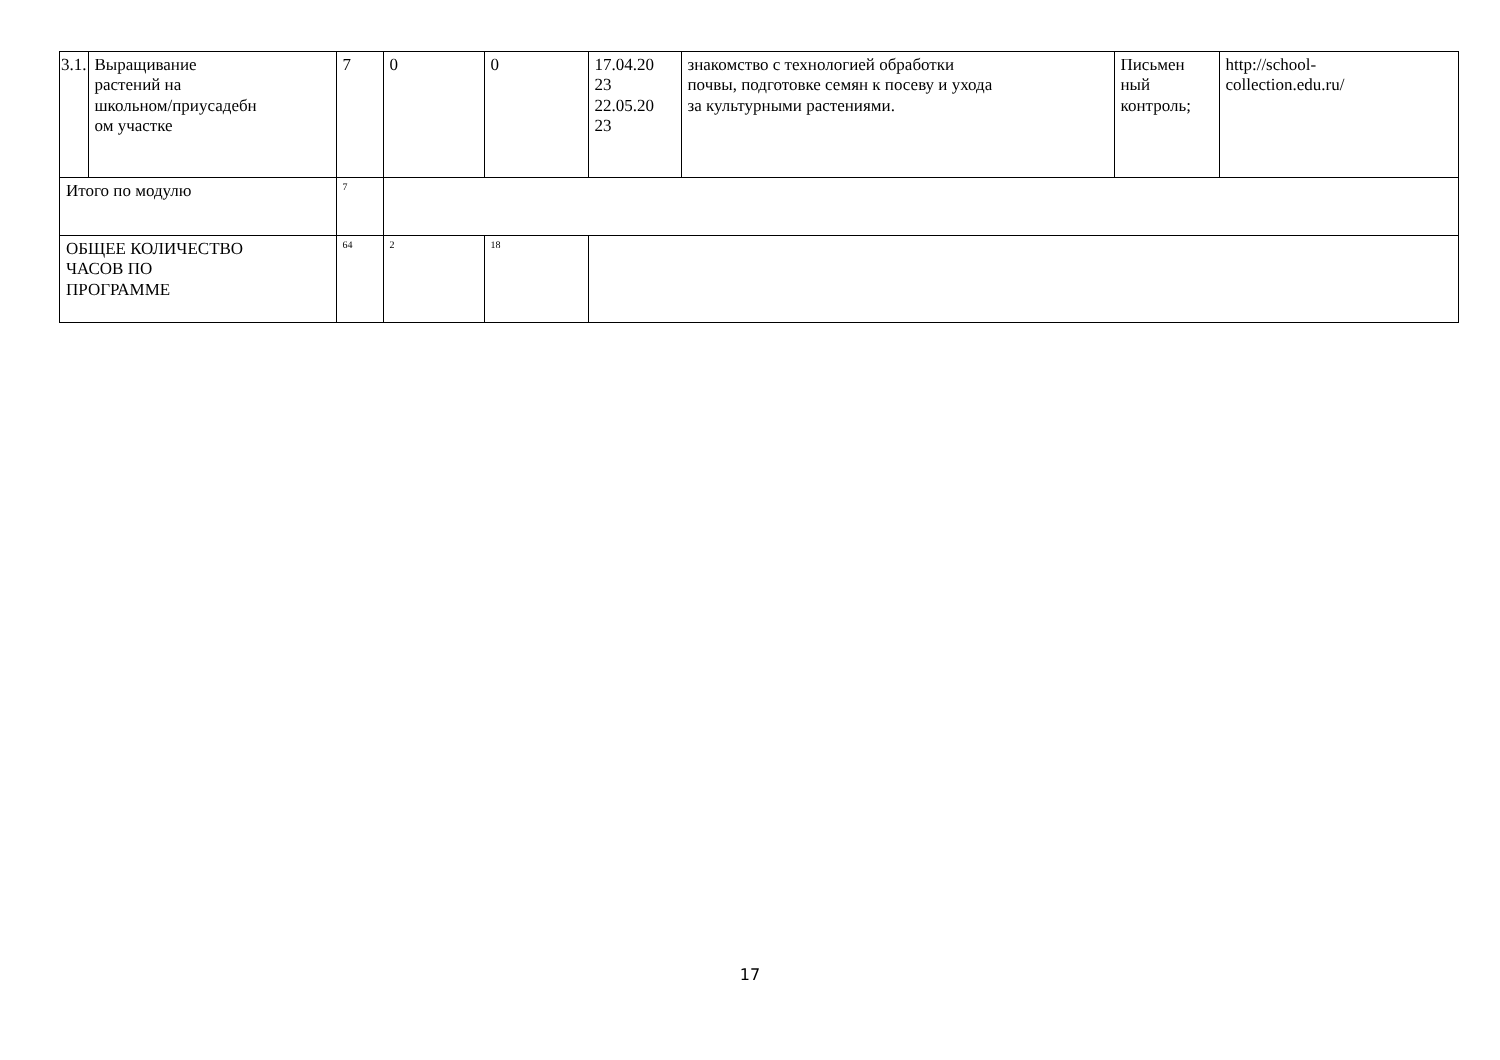| 3.1. | Выращивание растений на школьном/приусадебн ом участке | 7 | 0 | 0 | 17.04.20 23 22.05.20 23 | знакомство с технологией обработки почвы, подготовке семян к посеву и ухода за культурными растениями. | Письмен ный контроль; | http://school- collection.edu.ru/ |
| Итого по модулю | | 7 | | | | | | |
| ОБЩЕЕ КОЛИЧЕСТВО ЧАСОВ ПО ПРОГРАММЕ | | 64 | 2 | 18 | | | | |
17